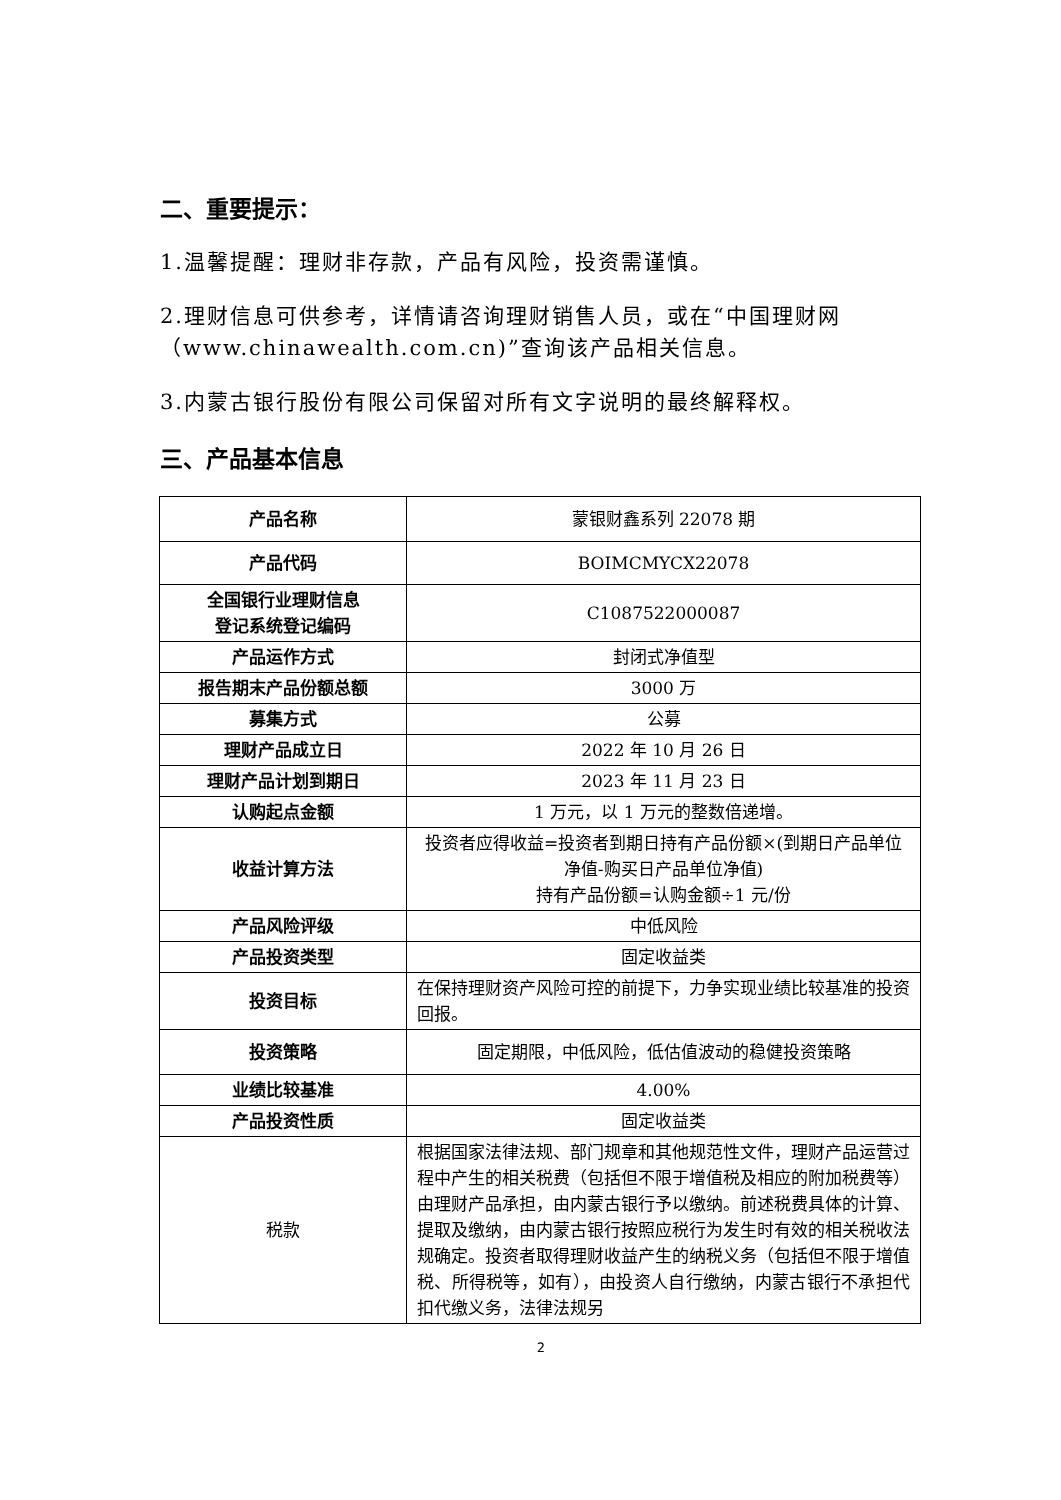二、重要提示：
1.温馨提醒：理财非存款，产品有风险，投资需谨慎。
2.理财信息可供参考，详情请咨询理财销售人员，或在“中国理财网（www.chinawealth.com.cn)”查询该产品相关信息。
3.内蒙古银行股份有限公司保留对所有文字说明的最终解释权。
三、产品基本信息
| 产品名称 | 蒙银财鑫系列 22078 期 |
| 产品代码 | BOIMCMYCX22078 |
| 全国银行业理财信息 登记系统登记编码 | C1087522000087 |
| 产品运作方式 | 封闭式净值型 |
| 报告期末产品份额总额 | 3000 万 |
| 募集方式 | 公募 |
| 理财产品成立日 | 2022 年 10 月 26 日 |
| 理财产品计划到期日 | 2023 年 11 月 23 日 |
| 认购起点金额 | 1 万元，以 1 万元的整数倍递增。 |
| 收益计算方法 | 投资者应得收益=投资者到期日持有产品份额×(到期日产品单位净值-购买日产品单位净值) 持有产品份额=认购金额÷1 元/份 |
| 产品风险评级 | 中低风险 |
| 产品投资类型 | 固定收益类 |
| 投资目标 | 在保持理财资产风险可控的前提下，力争实现业绩比较基准的投资回报。 |
| 投资策略 | 固定期限，中低风险，低估值波动的稳健投资策略 |
| 业绩比较基准 | 4.00% |
| 产品投资性质 | 固定收益类 |
| 税款 | 根据国家法律法规、部门规章和其他规范性文件，理财产品运营过程中产生的相关税费（包括但不限于增值税及相应的附加税费等）由理财产品承担，由内蒙古银行予以缴纳。前述税费具体的计算、提取及缴纳，由内蒙古银行按照应税行为发生时有效的相关税收法规确定。投资者取得理财收益产生的纳税义务（包括但不限于增值税、所得税等，如有），由投资人自行缴纳，内蒙古银行不承担代扣代缴义务，法律法规另 |
2